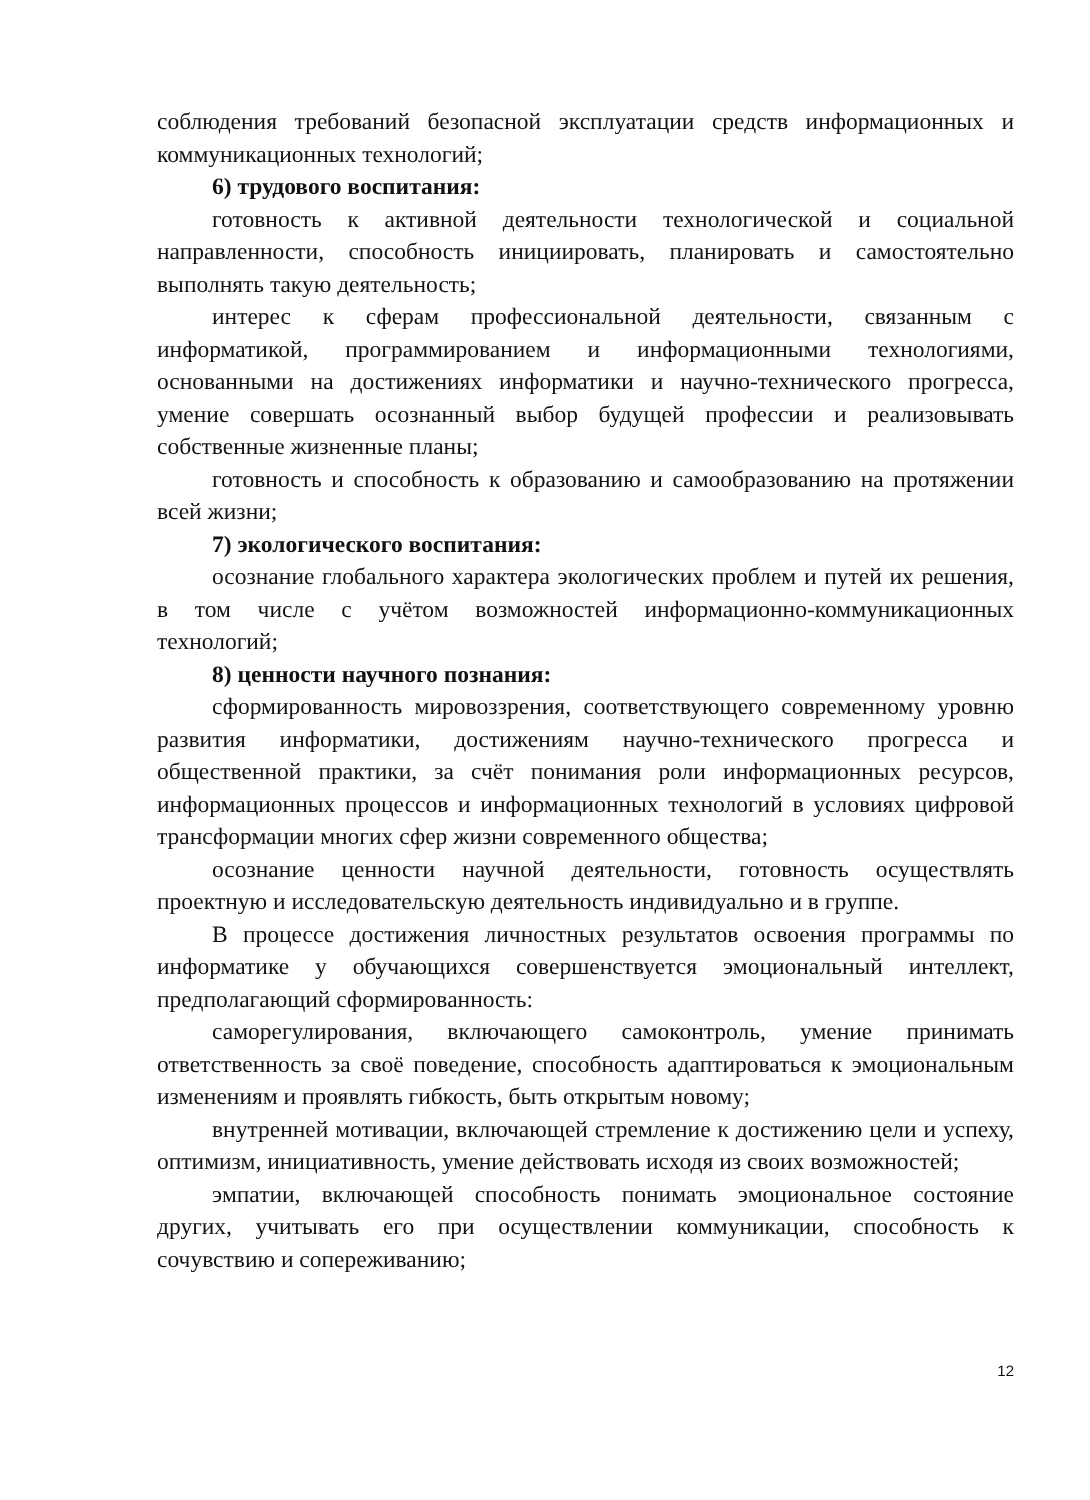соблюдения требований безопасной эксплуатации средств информационных и коммуникационных технологий;
6) трудового воспитания:
готовность к активной деятельности технологической и социальной направленности, способность инициировать, планировать и самостоятельно выполнять такую деятельность;
интерес к сферам профессиональной деятельности, связанным с информатикой, программированием и информационными технологиями, основанными на достижениях информатики и научно-технического прогресса, умение совершать осознанный выбор будущей профессии и реализовывать собственные жизненные планы;
готовность и способность к образованию и самообразованию на протяжении всей жизни;
7) экологического воспитания:
осознание глобального характера экологических проблем и путей их решения, в том числе с учётом возможностей информационно-коммуникационных технологий;
8) ценности научного познания:
сформированность мировоззрения, соответствующего современному уровню развития информатики, достижениям научно-технического прогресса и общественной практики, за счёт понимания роли информационных ресурсов, информационных процессов и информационных технологий в условиях цифровой трансформации многих сфер жизни современного общества;
осознание ценности научной деятельности, готовность осуществлять проектную и исследовательскую деятельность индивидуально и в группе.
В процессе достижения личностных результатов освоения программы по информатике у обучающихся совершенствуется эмоциональный интеллект, предполагающий сформированность:
саморегулирования, включающего самоконтроль, умение принимать ответственность за своё поведение, способность адаптироваться к эмоциональным изменениям и проявлять гибкость, быть открытым новому;
внутренней мотивации, включающей стремление к достижению цели и успеху, оптимизм, инициативность, умение действовать исходя из своих возможностей;
эмпатии, включающей способность понимать эмоциональное состояние других, учитывать его при осуществлении коммуникации, способность к сочувствию и сопереживанию;
12